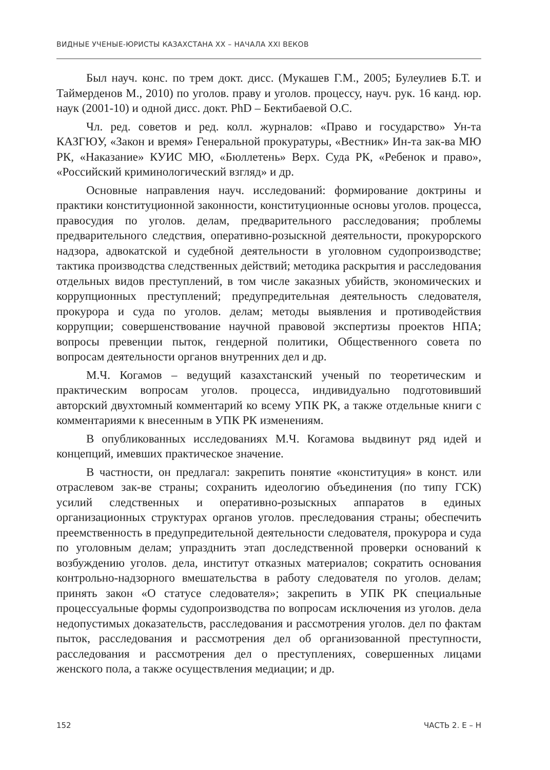ВИДНЫЕ УЧЕНЫЕ-ЮРИСТЫ КАЗАХСТАНА XX – НАЧАЛА XXI ВЕКОВ
Был науч. конс. по трем докт. дисс. (Мукашев Г.М., 2005; Булеулиев Б.Т. и Таймерденов М., 2010) по уголов. праву и уголов. процессу, науч. рук. 16 канд. юр. наук (2001-10) и одной дисс. докт. PhD – Бектибаевой О.С.
Чл. ред. советов и ред. колл. журналов: «Право и государство» Ун-та КАЗГЮУ, «Закон и время» Генеральной прокуратуры, «Вестник» Ин-та зак-ва МЮ РК, «Наказание» КУИС МЮ, «Бюллетень» Верх. Суда РК, «Ребенок и право», «Российский криминологический взгляд» и др.
Основные направления науч. исследований: формирование доктрины и практики конституционной законности, конституционные основы уголов. процесса, правосудия по уголов. делам, предварительного расследования; проблемы предварительного следствия, оперативно-розыскной деятельности, прокурорского надзора, адвокатской и судебной деятельности в уголовном судопроизводстве; тактика производства следственных действий; методика раскрытия и расследования отдельных видов преступлений, в том числе заказных убийств, экономических и коррупционных преступлений; предупредительная деятельность следователя, прокурора и суда по уголов. делам; методы выявления и противодействия коррупции; совершенствование научной правовой экспертизы проектов НПА; вопросы превенции пыток, гендерной политики, Общественного совета по вопросам деятельности органов внутренних дел и др.
М.Ч. Когамов – ведущий казахстанский ученый по теоретическим и практическим вопросам уголов. процесса, индивидуально подготовивший авторский двухтомный комментарий ко всему УПК РК, а также отдельные книги с комментариями к внесенным в УПК РК изменениям.
В опубликованных исследованиях М.Ч. Когамова выдвинут ряд идей и концепций, имевших практическое значение.
В частности, он предлагал: закрепить понятие «конституция» в конст. или отраслевом зак-ве страны; сохранить идеологию объединения (по типу ГСК) усилий следственных и оперативно-розыскных аппаратов в единых организационных структурах органов уголов. преследования страны; обеспечить преемственность в предупредительной деятельности следователя, прокурора и суда по уголовным делам; упразднить этап доследственной проверки оснований к возбуждению уголов. дела, институт отказных материалов; сократить основания контрольно-надзорного вмешательства в работу следователя по уголов. делам; принять закон «О статусе следователя»; закрепить в УПК РК специальные процессуальные формы судопроизводства по вопросам исключения из уголов. дела недопустимых доказательств, расследования и рассмотрения уголов. дел по фактам пыток, расследования и рассмотрения дел об организованной преступности, расследования и рассмотрения дел о преступлениях, совершенных лицами женского пола, а также осуществления медиации; и др.
152 ЧАСТЬ 2. Е – Н